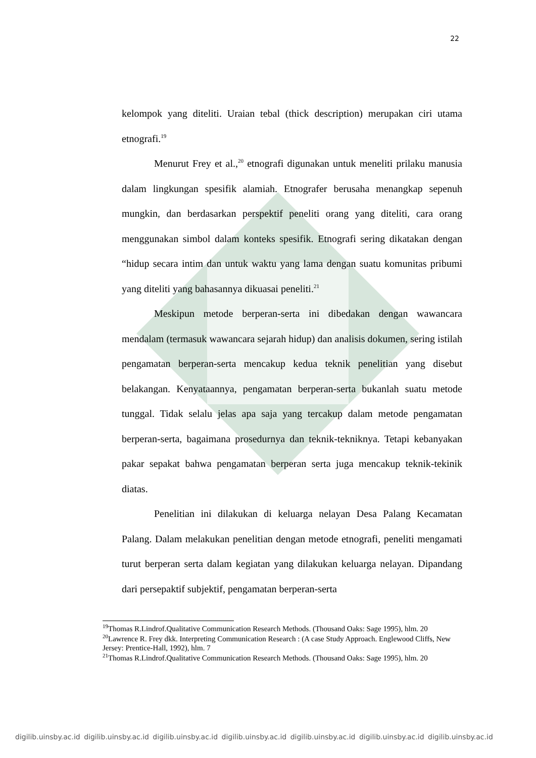22
kelompok yang diteliti. Uraian tebal (thick description) merupakan ciri utama etnografi.<sup>19</sup>
Menurut Frey et al.,<sup>20</sup> etnografi digunakan untuk meneliti prilaku manusia dalam lingkungan spesifik alamiah. Etnografer berusaha menangkap sepenuh mungkin, dan berdasarkan perspektif peneliti orang yang diteliti, cara orang menggunakan simbol dalam konteks spesifik. Etnografi sering dikatakan dengan “hidup secara intim dan untuk waktu yang lama dengan suatu komunitas pribumi yang diteliti yang bahasannya dikuasai peneliti.<sup>21</sup>
Meskipun metode berperan-serta ini dibedakan dengan wawancara mendalam (termasuk wawancara sejarah hidup) dan analisis dokumen, sering istilah pengamatan berperan-serta mencakup kedua teknik penelitian yang disebut belakangan. Kenyataannya, pengamatan berperan-serta bukanlah suatu metode tunggal. Tidak selalu jelas apa saja yang tercakup dalam metode pengamatan berperan-serta, bagaimana prosedurnya dan teknik-tekniknya. Tetapi kebanyakan pakar sepakat bahwa pengamatan berperan serta juga mencakup teknik-tekinik diatas.
Penelitian ini dilakukan di keluarga nelayan Desa Palang Kecamatan Palang. Dalam melakukan penelitian dengan metode etnografi, peneliti mengamati turut berperan serta dalam kegiatan yang dilakukan keluarga nelayan. Dipandang dari persepaktif subjektif, pengamatan berperan-serta
<sup>19</sup> Thomas R.Lindrof.Qualitative Communication Research Methods. (Thousand Oaks: Sage 1995), hlm. 20
<sup>20</sup> Lawrence R. Frey dkk. Interpreting Communication Research : (A case Study Approach. Englewood Cliffs, New Jersey: Prentice-Hall, 1992), hlm. 7
<sup>21</sup> Thomas R.Lindrof.Qualitative Communication Research Methods. (Thousand Oaks: Sage 1995), hlm. 20
digilib.uinsby.ac.id digilib.uinsby.ac.id digilib.uinsby.ac.id digilib.uinsby.ac.id digilib.uinsby.ac.id digilib.uinsby.ac.id digilib.uinsby.ac.id